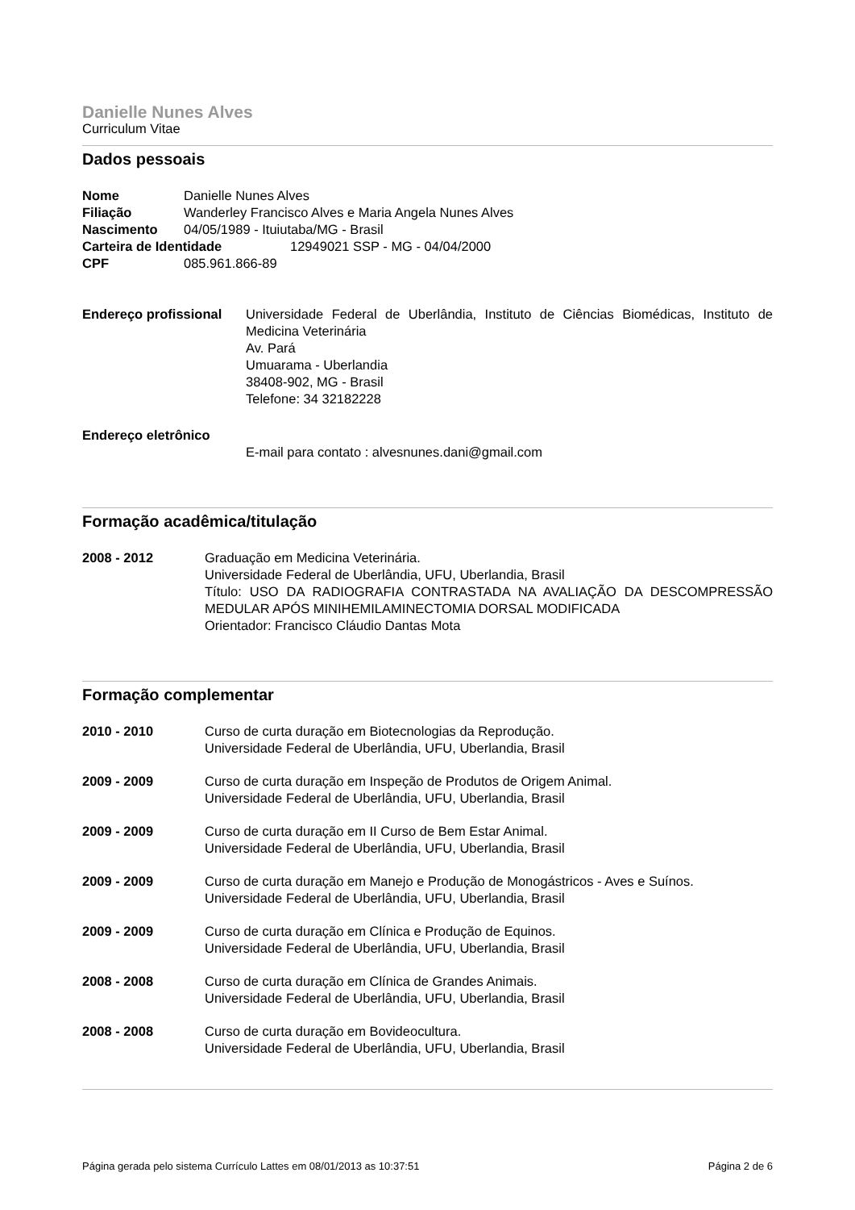Danielle Nunes Alves
Curriculum Vitae
Dados pessoais
Nome Danielle Nunes Alves
Filiação Wanderley Francisco Alves e Maria Angela Nunes Alves
Nascimento 04/05/1989 - Ituiutaba/MG - Brasil
Carteira de Identidade 12949021 SSP - MG - 04/04/2000
CPF 085.961.866-89
Endereço profissional
Universidade Federal de Uberlândia, Instituto de Ciências Biomédicas, Instituto de Medicina Veterinária
Av. Pará
Umuarama - Uberlandia
38408-902, MG - Brasil
Telefone: 34 32182228
Endereço eletrônico
E-mail para contato : alvesnunes.dani@gmail.com
Formação acadêmica/titulação
2008 - 2012 Graduação em Medicina Veterinária.
Universidade Federal de Uberlândia, UFU, Uberlandia, Brasil
Título: USO DA RADIOGRAFIA CONTRASTADA NA AVALIAÇÃO DA DESCOMPRESSÃO MEDULAR APÓS MINIHEMILAMINECTOMIA DORSAL MODIFICADA
Orientador: Francisco Cláudio Dantas Mota
Formação complementar
2010 - 2010 Curso de curta duração em Biotecnologias da Reprodução.
Universidade Federal de Uberlândia, UFU, Uberlandia, Brasil
2009 - 2009 Curso de curta duração em Inspeção de Produtos de Origem Animal.
Universidade Federal de Uberlândia, UFU, Uberlandia, Brasil
2009 - 2009 Curso de curta duração em II Curso de Bem Estar Animal.
Universidade Federal de Uberlândia, UFU, Uberlandia, Brasil
2009 - 2009 Curso de curta duração em Manejo e Produção de Monogástricos - Aves e Suínos.
Universidade Federal de Uberlândia, UFU, Uberlandia, Brasil
2009 - 2009 Curso de curta duração em Clínica e Produção de Equinos.
Universidade Federal de Uberlândia, UFU, Uberlandia, Brasil
2008 - 2008 Curso de curta duração em Clínica de Grandes Animais.
Universidade Federal de Uberlândia, UFU, Uberlandia, Brasil
2008 - 2008 Curso de curta duração em Bovideocultura.
Universidade Federal de Uberlândia, UFU, Uberlandia, Brasil
Página gerada pelo sistema Currículo Lattes em 08/01/2013 as 10:37:51 Página 2 de 6